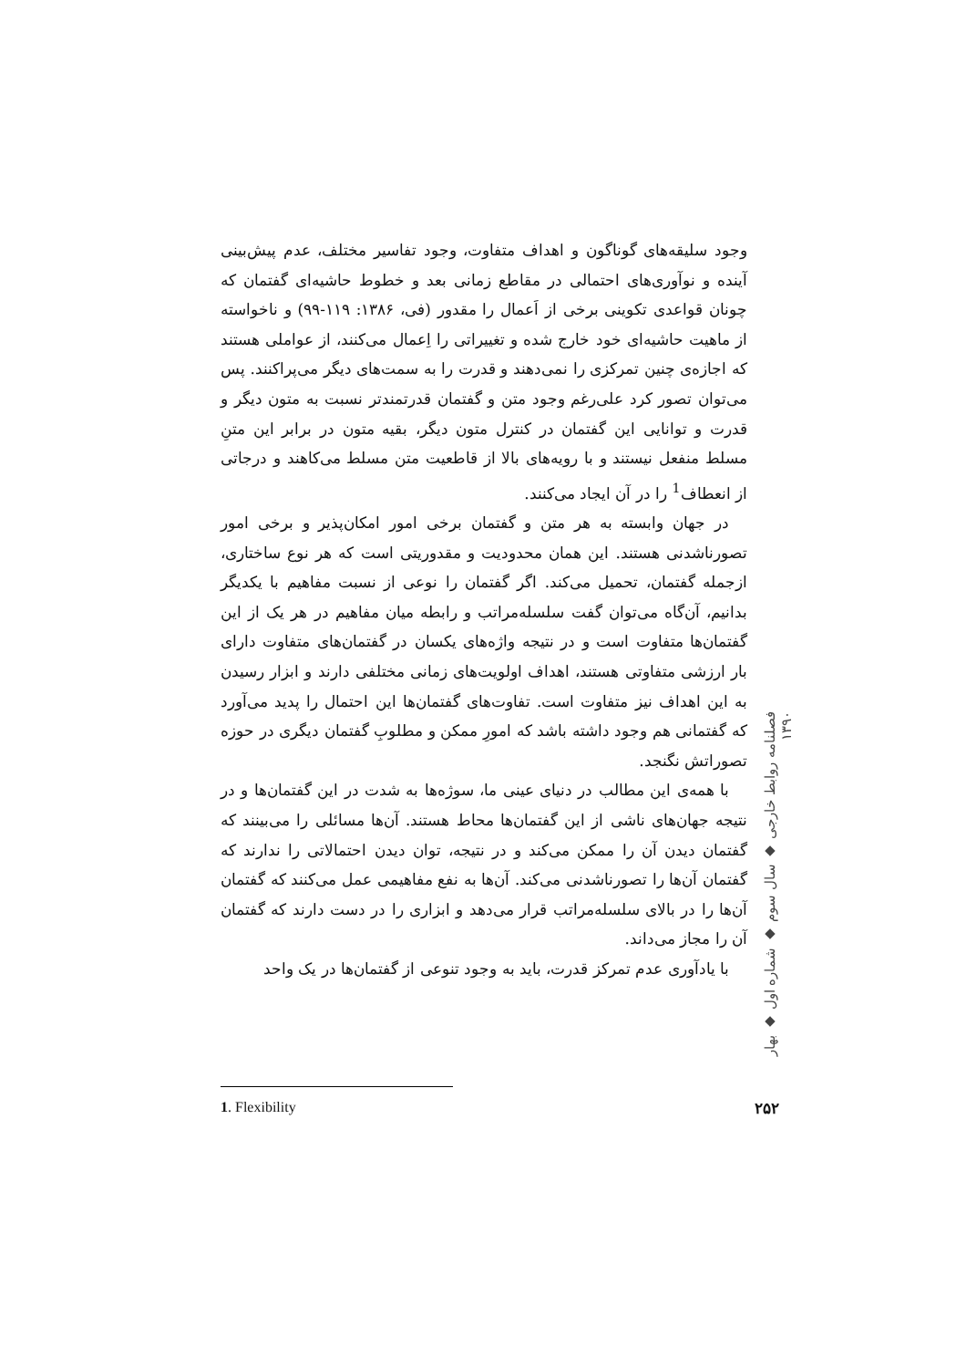وجود سلیقه‌های گوناگون و اهداف متفاوت، وجود تفاسیر مختلف، عدم پیش‌بینی آینده و نوآوری‌های احتمالی در مقاطع زمانی بعد و خطوط حاشیه‌ای گفتمان که چونان قواعدی تکوینی برخی از اَعمال را مقدور (فی، ۱۳۸۶: ۱۱۹-۹۹) و ناخواسته از ماهیت حاشیه‌ای خود خارج شده و تغییراتی را اِعمال می‌کنند، از عواملی هستند که اجازه‌ی چنین تمرکزی را نمی‌دهند و قدرت را به سمت‌های دیگر می‌پراکنند. پس می‌توان تصور کرد علی‌رغم وجود متن و گفتمان قدرتمندتر نسبت به متون دیگر و قدرت و توانایی این گفتمان در کنترل متون دیگر، بقیه متون در برابر این متنِ مسلط منفعل نیستند و با رویه‌های بالا از قاطعیت متن مسلط می‌کاهند و درجاتی از انعطاف<sup>1</sup> را در آن ایجاد می‌کنند.
در جهان وابسته به هر متن و گفتمان برخی امور امکان‌پذیر و برخی امور تصورناشدنی هستند. این همان محدودیت و مقدوریتی است که هر نوع ساختاری، ازجمله گفتمان، تحمیل می‌کند. اگر گفتمان را نوعی از نسبت مفاهیم با یکدیگر بدانیم، آن‌گاه می‌توان گفت سلسله‌مراتب و رابطه میان مفاهیم در هر یک از این گفتمان‌ها متفاوت است و در نتیجه واژه‌های یکسان در گفتمان‌های متفاوت دارای بار ارزشی متفاوتی هستند، اهداف اولویت‌های زمانی مختلفی دارند و ابزار رسیدن به این اهداف نیز متفاوت است. تفاوت‌های گفتمان‌ها این احتمال را پدید می‌آورد که گفتمانی هم وجود داشته باشد که امورِ ممکن و مطلوبِ گفتمان دیگری در حوزه تصوراتش نگنجد.
با همه‌ی این مطالب در دنیای عینی ما، سوژه‌ها به شدت در این گفتمان‌ها و در نتیجه جهان‌های ناشی از این گفتمان‌ها محاط هستند. آن‌ها مسائلی را می‌بینند که گفتمان دیدن آن را ممکن می‌کند و در نتیجه، توان دیدن احتمالاتی را ندارند که گفتمان آن‌ها را تصورناشدنی می‌کند. آن‌ها به نفع مفاهیمی عمل می‌کنند که گفتمان آن‌ها را در بالای سلسله‌مراتب قرار می‌دهد و ابزاری را در دست دارند که گفتمان آن را مجاز می‌داند.
با یادآوری عدم تمرکز قدرت، باید به وجود تنوعی از گفتمان‌ها در یک واحد
فصلنامه روابط خارجی ◆ سال سوم ◆ شماره اول ◆ بهار ۱۳۹۰
1. Flexibility ۲۵۲